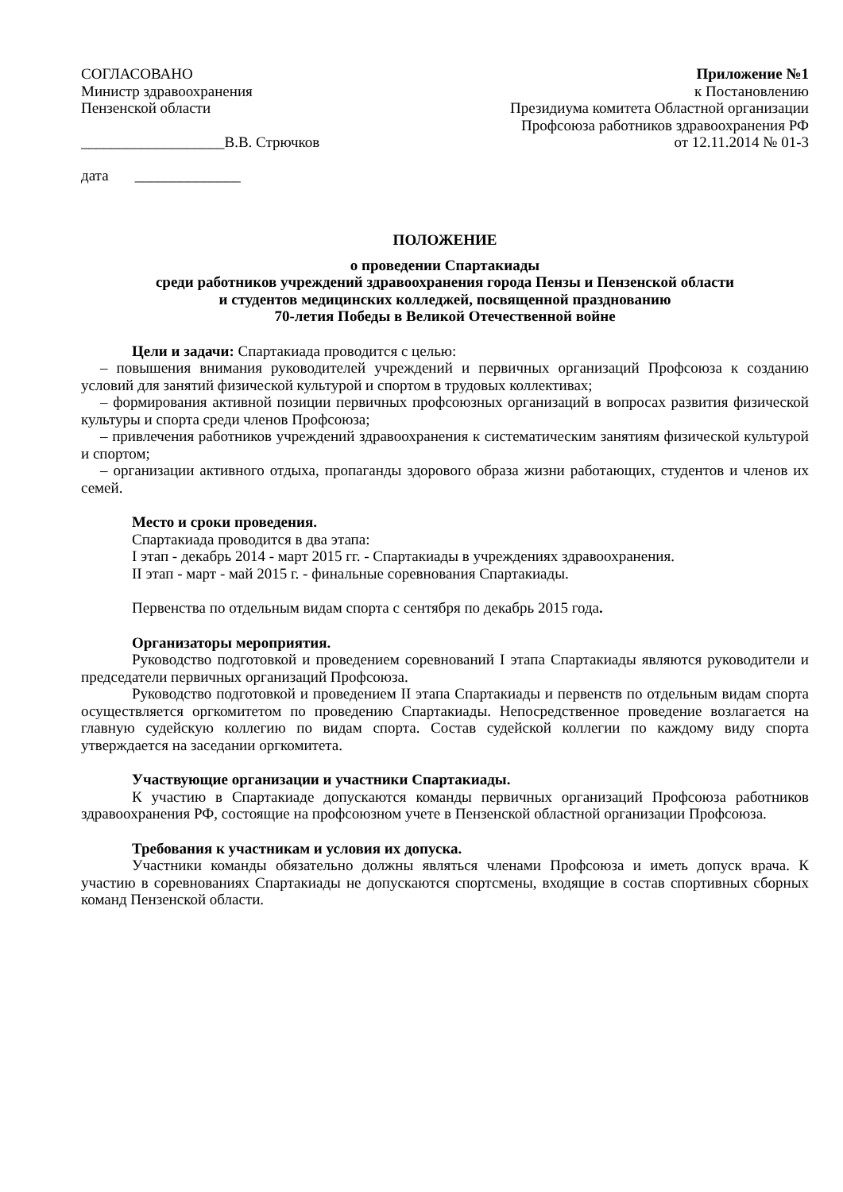СОГЛАСОВАНО
Министр здравоохранения
Пензенской области
___________________В.В. Стрючков
Приложение №1
к Постановлению
Президиума комитета Областной организации
Профсоюза работников здравоохранения РФ
от 12.11.2014 № 01-3
дата ______________
ПОЛОЖЕНИЕ
о проведении Спартакиады
среди работников учреждений здравоохранения города Пензы и Пензенской области
и студентов медицинских колледжей, посвященной празднованию
70-летия Победы в Великой Отечественной войне
Цели и задачи: Спартакиада проводится с целью:
– повышения внимания руководителей учреждений и первичных организаций Профсоюза к созданию условий для занятий физической культурой и спортом в трудовых коллективах;
– формирования активной позиции первичных профсоюзных организаций в вопросах развития физической культуры и спорта среди членов Профсоюза;
– привлечения работников учреждений здравоохранения к систематическим занятиям физической культурой и спортом;
– организации активного отдыха, пропаганды здорового образа жизни работающих, студентов и членов их семей.
Место и сроки проведения.
Спартакиада проводится в два этапа:
I этап - декабрь 2014 - март 2015 гг. - Спартакиады в учреждениях здравоохранения.
II этап - март - май 2015 г. - финальные соревнования Спартакиады.
Первенства по отдельным видам спорта с сентября по декабрь 2015 года.
Организаторы мероприятия.
Руководство подготовкой и проведением соревнований I этапа Спартакиады являются руководители и председатели первичных организаций Профсоюза.
Руководство подготовкой и проведением II этапа Спартакиады и первенств по отдельным видам спорта осуществляется оргкомитетом по проведению Спартакиады. Непосредственное проведение возлагается на главную судейскую коллегию по видам спорта. Состав судейской коллегии по каждому виду спорта утверждается на заседании оргкомитета.
Участвующие организации и участники Спартакиады.
К участию в Спартакиаде допускаются команды первичных организаций Профсоюза работников здравоохранения РФ, состоящие на профсоюзном учете в Пензенской областной организации Профсоюза.
Требования к участникам и условия их допуска.
Участники команды обязательно должны являться членами Профсоюза и иметь допуск врача. К участию в соревнованиях Спартакиады не допускаются спортсмены, входящие в состав спортивных сборных команд Пензенской области.